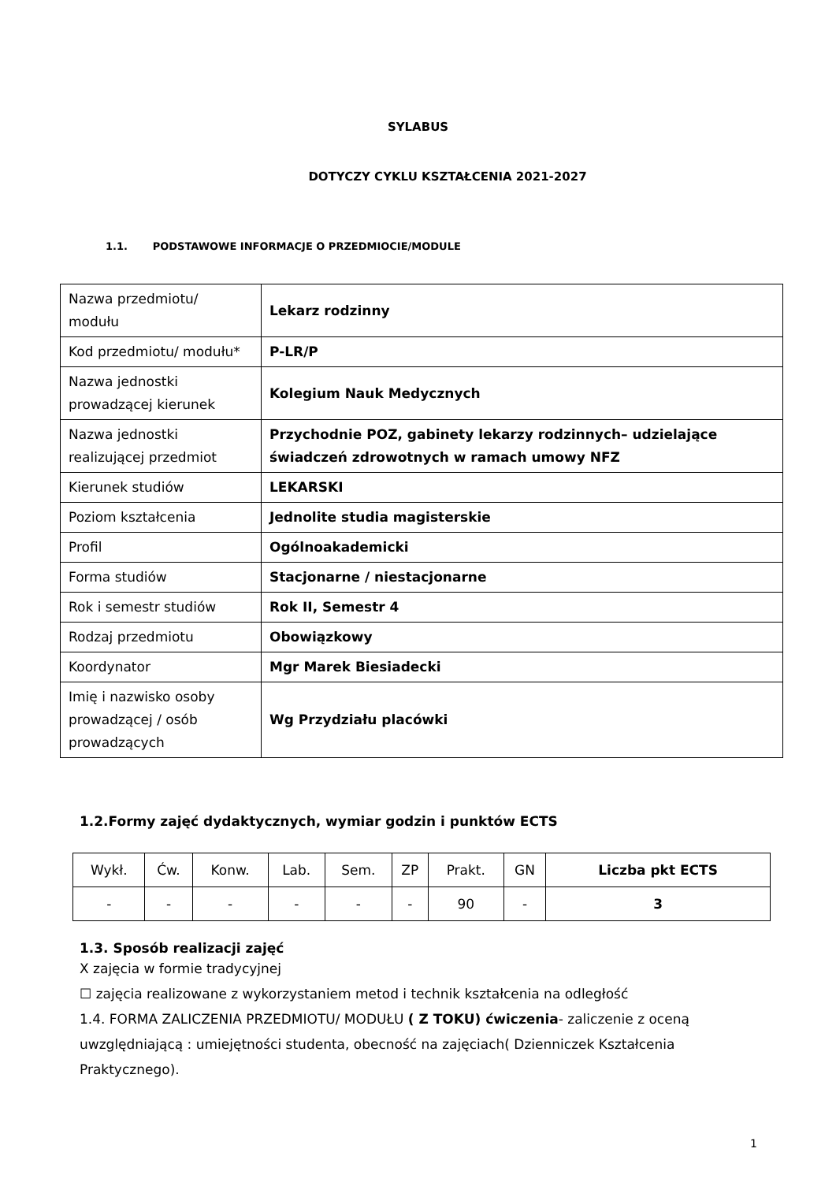SYLABUS
DOTYCZY CYKLU KSZTAŁCENIA 2021-2027
1.1. PODSTAWOWE INFORMACJE O PRZEDMIOCIE/MODULE
| Nazwa przedmiotu/ modułu | Lekarz rodzinny |
| Kod przedmiotu/ modułu* | P-LR/P |
| Nazwa jednostki prowadzącej kierunek | Kolegium Nauk Medycznych |
| Nazwa jednostki realizującej przedmiot | Przychodnie POZ, gabinety lekarzy rodzinnych– udzielające świadczeń zdrowotnych w ramach umowy NFZ |
| Kierunek studiów | LEKARSKI |
| Poziom kształcenia | Jednolite studia magisterskie |
| Profil | Ogólnoakademicki |
| Forma studiów | Stacjonarne / niestacjonarne |
| Rok i semestr studiów | Rok II, Semestr 4 |
| Rodzaj przedmiotu | Obowiązkowy |
| Koordynator | Mgr Marek Biesiadecki |
| Imię i nazwisko osoby prowadzącej / osób prowadzących | Wg Przydziału placówki |
1.2.Formy zajęć dydaktycznych, wymiar godzin i punktów ECTS
| Wykł. | Ćw. | Konw. | Lab. | Sem. | ZP | Prakt. | GN | Liczba pkt ECTS |
| --- | --- | --- | --- | --- | --- | --- | --- | --- |
| - | - | - | - | - | - | 90 | - | 3 |
1.3. Sposób realizacji zajęć
X zajęcia w formie tradycyjnej
☐ zajęcia realizowane z wykorzystaniem metod i technik kształcenia na odległość
1.4. FORMA ZALICZENIA PRZEDMIOTU/ MODUŁU ( Z TOKU) ćwiczenia- zaliczenie z oceną uwzględniającą : umiejętności studenta, obecność na zajęciach( Dzienniczek Kształcenia Praktycznego).
1